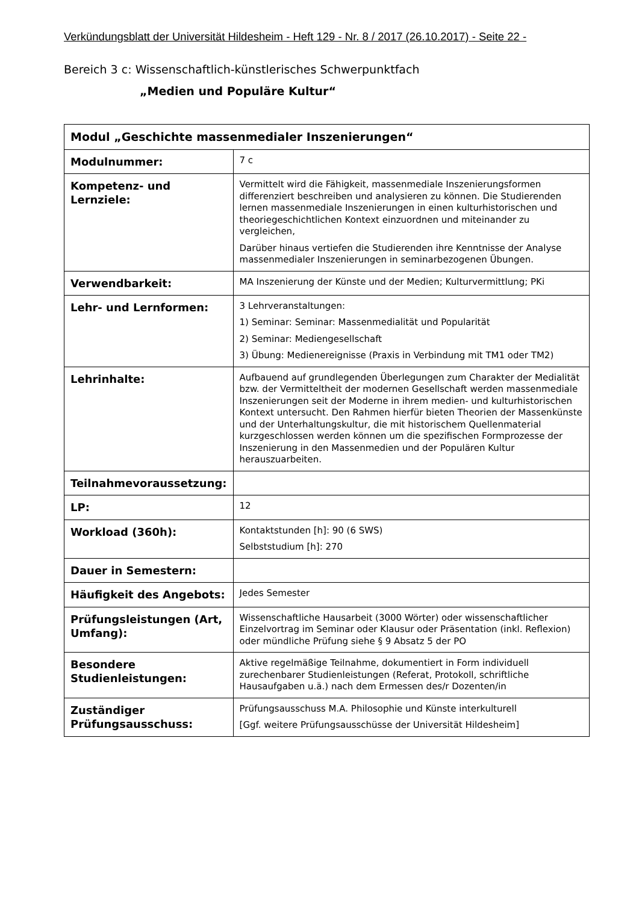Verkündungsblatt der Universität Hildesheim - Heft 129 - Nr. 8 / 2017 (26.10.2017) - Seite 22 -
Bereich 3 c: Wissenschaftlich-künstlerisches Schwerpunktfach
„Medien und Populäre Kultur“
| Modul „Geschichte massenmedialer Inszenierungen“ | |
| --- | --- |
| Modulnummer: | 7 c |
| Kompetenz- und Lernziele: | Vermittelt wird die Fähigkeit, massenmediale Inszenierungsformen differenziert beschreiben und analysieren zu können. Die Studierenden lernen massenmediale Inszenierungen in einen kulturhistorischen und theoriegeschichtlichen Kontext einzuordnen und miteinander zu vergleichen, Darüber hinaus vertiefen die Studierenden ihre Kenntnisse der Analyse massenmedialer Inszenierungen in seminarbezogenen Übungen. |
| Verwendbarkeit: | MA Inszenierung der Künste und der Medien; Kulturvermittlung; PKi |
| Lehr- und Lernformen: | 3 Lehrveranstaltungen: 1) Seminar: Seminar: Massenmedialität und Popularität 2) Seminar: Mediengesellschaft 3) Übung: Medienereignisse (Praxis in Verbindung mit TM1 oder TM2) |
| Lehrinhalte: | Aufbauend auf grundlegenden Überlegungen zum Charakter der Medialität bzw. der Vermitteltheit der modernen Gesellschaft werden massenmediale Inszenierungen seit der Moderne in ihrem medien- und kulturhistorischen Kontext untersucht. Den Rahmen hierfür bieten Theorien der Massenkünste und der Unterhaltungskultur, die mit historischem Quellenmaterial kurzgeschlossen werden können um die spezifischen Formprozesse der Inszenierung in den Massenmedien und der Populären Kultur herauszuarbeiten. |
| Teilnahmevoraussetzung: | |
| LP: | 12 |
| Workload (360h): | Kontaktstunden [h]: 90 (6 SWS) Selbststudium [h]: 270 |
| Dauer in Semestern: | |
| Häufigkeit des Angebots: | Jedes Semester |
| Prüfungsleistungen (Art, Umfang): | Wissenschaftliche Hausarbeit (3000 Wörter) oder wissenschaftlicher Einzelvortrag im Seminar oder Klausur oder Präsentation (inkl. Reflexion) oder mündliche Prüfung siehe § 9 Absatz 5 der PO |
| Besondere Studienleistungen: | Aktive regelmäßige Teilnahme, dokumentiert in Form individuell zurechenbarer Studienleistungen (Referat, Protokoll, schriftliche Hausaufgaben u.ä.) nach dem Ermessen des/r Dozenten/in |
| Zuständiger Prüfungsausschuss: | Prüfungsausschuss M.A. Philosophie und Künste interkulturell [Ggf. weitere Prüfungsausschüsse der Universität Hildesheim] |